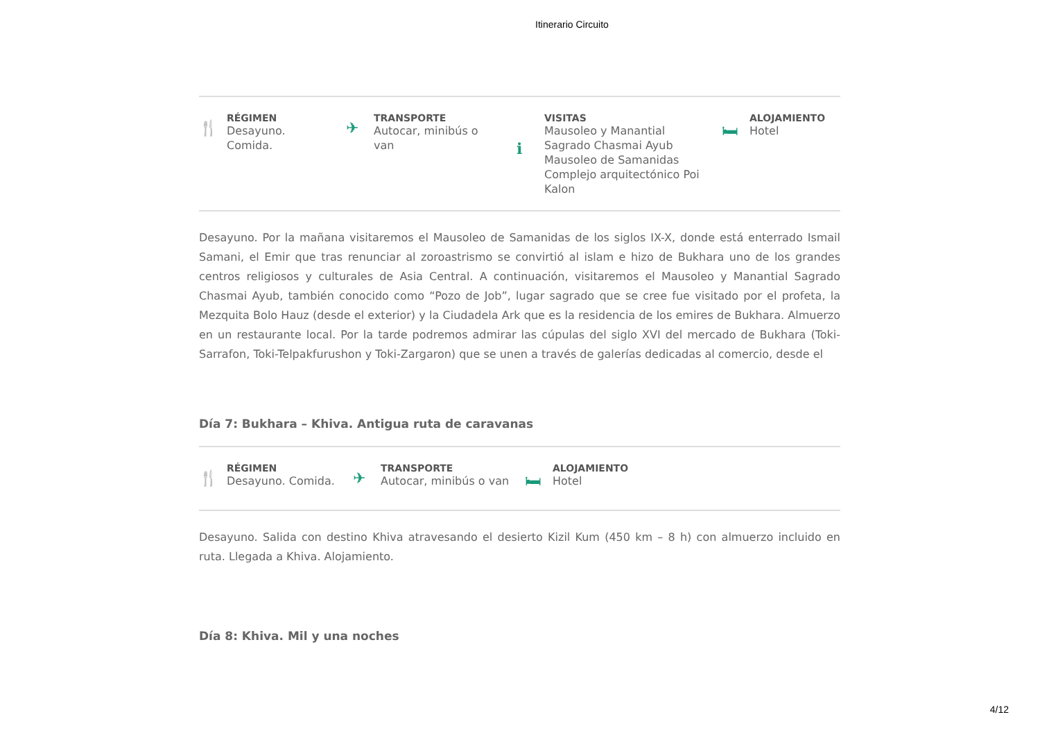Itinerario Circuito
🍴
RÉGIMEN
Desayuno.
Comida.
✈
TRANSPORTE
Autocar, minibús o
van
ℹ
VISITAS
Mausoleo y Manantial
Sagrado Chasmai Ayub
Mausoleo de Samanidas
Complejo arquitectónico Poi
Kalon
🛏
ALOJAMIENTO
Hotel
Desayuno. Por la mañana visitaremos el Mausoleo de Samanidas de los siglos IX-X, donde está enterrado Ismail Samani, el Emir que tras renunciar al zoroastrismo se convirtió al islam e hizo de Bukhara uno de los grandes centros religiosos y culturales de Asia Central. A continuación, visitaremos el Mausoleo y Manantial Sagrado Chasmai Ayub, también conocido como “Pozo de Job”, lugar sagrado que se cree fue visitado por el profeta, la Mezquita Bolo Hauz (desde el exterior) y la Ciudadela Ark que es la residencia de los emires de Bukhara. Almuerzo en un restaurante local. Por la tarde podremos admirar las cúpulas del siglo XVI del mercado de Bukhara (Toki-Sarrafon, Toki-Telpakfurushon y Toki-Zargaron) que se unen a través de galerías dedicadas al comercio, desde el
Día 7: Bukhara – Khiva. Antigua ruta de caravanas
🍴
RÉGIMEN
Desayuno. Comida.
✈
TRANSPORTE
Autocar, minibús o van
🛏
ALOJAMIENTO
Hotel
Desayuno. Salida con destino Khiva atravesando el desierto Kizil Kum (450 km – 8 h) con almuerzo incluido en ruta. Llegada a Khiva. Alojamiento.
Día 8: Khiva. Mil y una noches
4/12